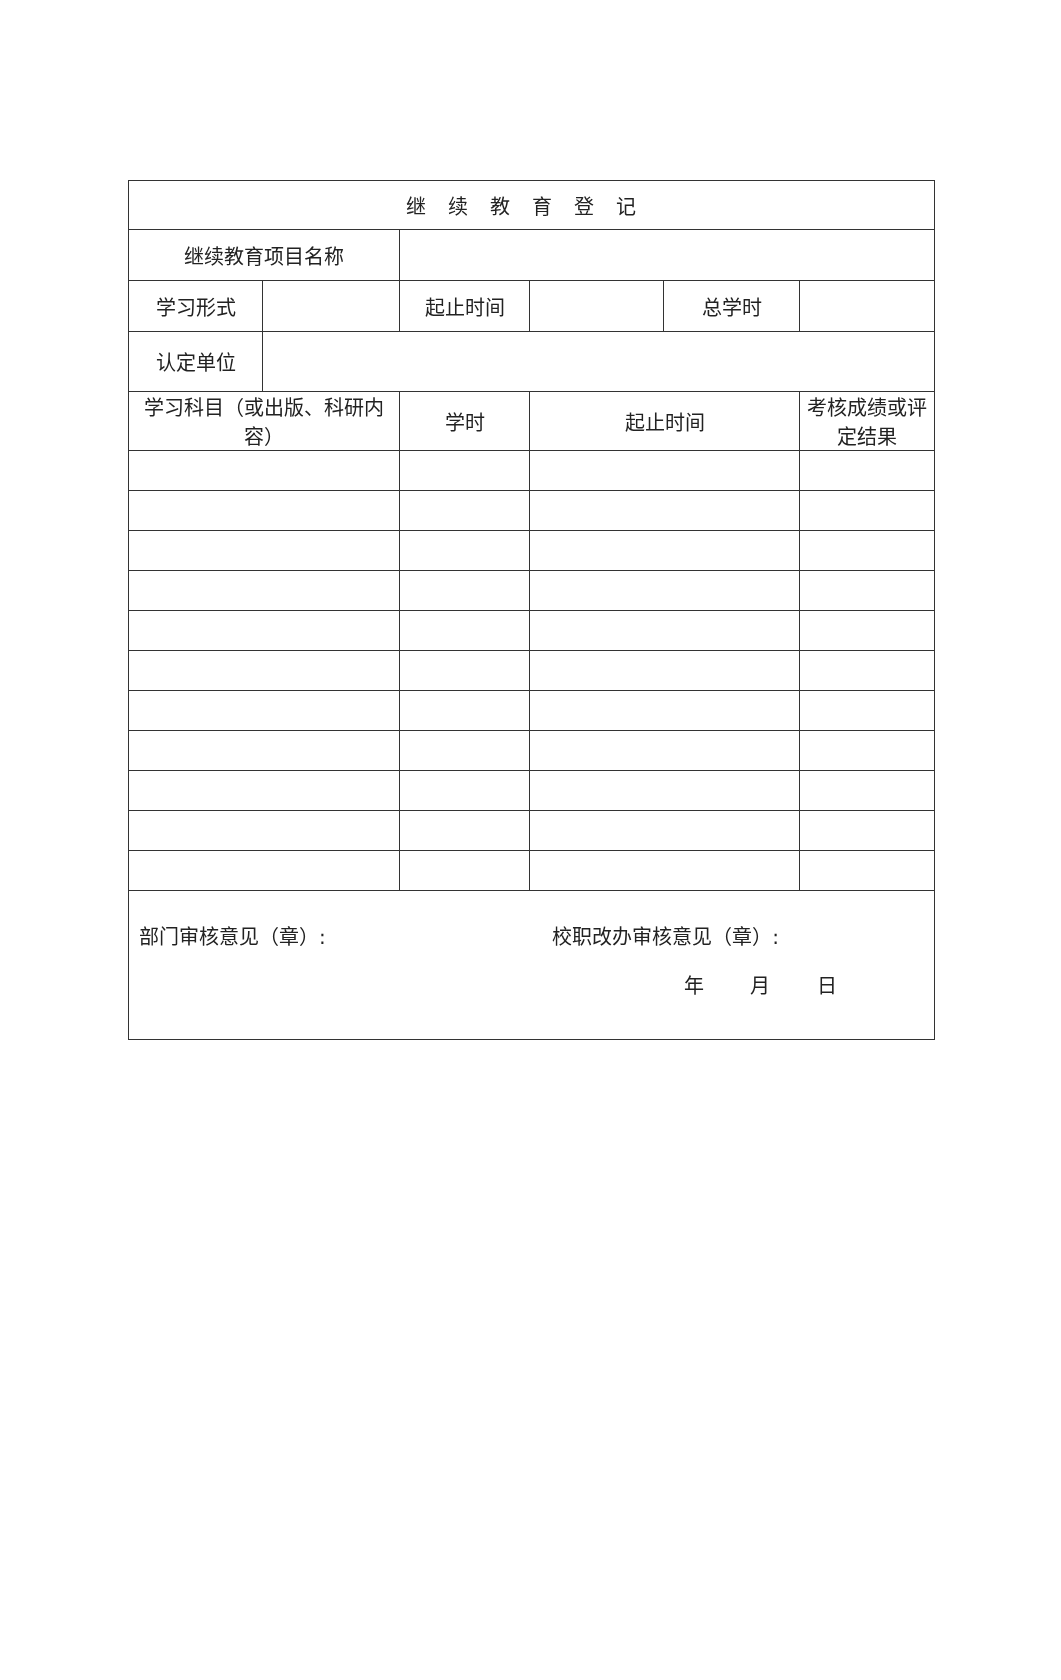| 继续教育登记 | | | | | |
| 继续教育项目名称 | | | | | |
| 学习形式 | | 起止时间 | | 总学时 | |
| 认定单位 | | | | | |
| 学习科目（或出版、科研内容） | | 学时 | 起止时间 | | 考核成绩或评定结果 |
| 部门审核意见（章）: 校职改办审核意见（章）: 年 月 日 | | | | | |